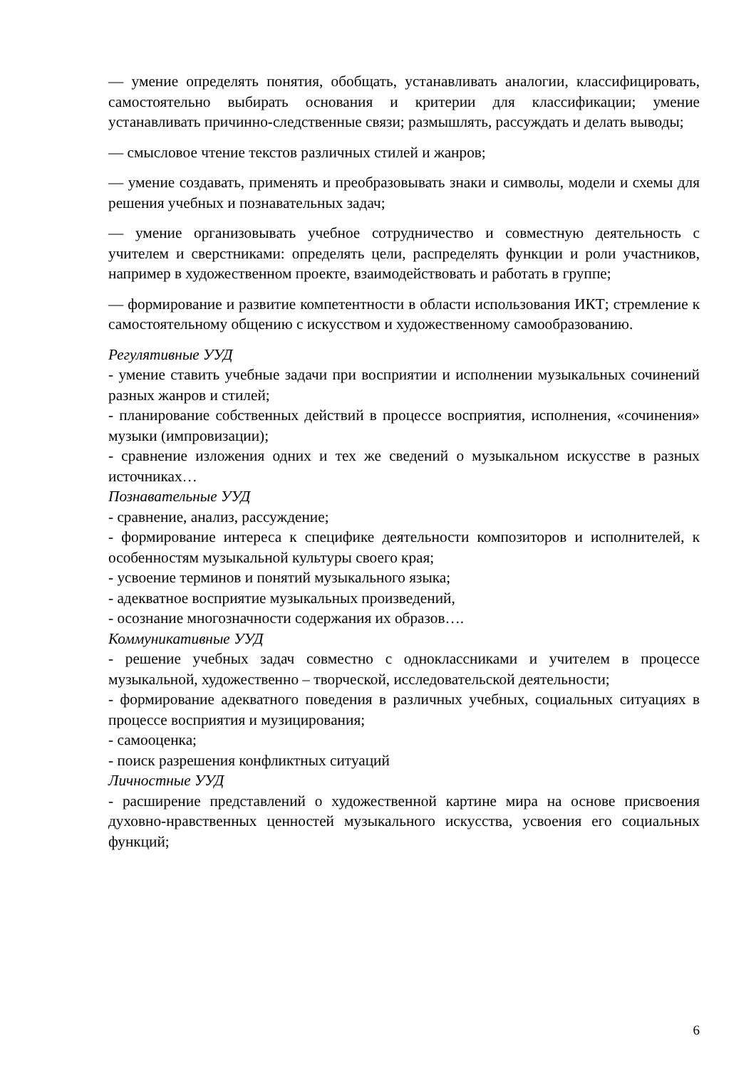— умение определять понятия, обобщать, устанавливать аналогии, классифицировать, самостоятельно выбирать основания и критерии для классификации; умение устанавливать причинно-следственные связи; размышлять, рассуждать и делать выводы;
— смысловое чтение текстов различных стилей и жанров;
— умение создавать, применять и преобразовывать знаки и символы, модели и схемы для решения учебных и познавательных задач;
— умение организовывать учебное сотрудничество и совместную деятельность с учителем и сверстниками: определять цели, распределять функции и роли участников, например в художественном проекте, взаимодействовать и работать в группе;
— формирование и развитие компетентности в области использования ИКТ; стремление к самостоятельному общению с искусством и художественному самообразованию.
Регулятивные УУД
- умение ставить учебные задачи при восприятии и исполнении музыкальных сочинений разных жанров и стилей;
- планирование собственных действий в процессе восприятия, исполнения, «сочинения» музыки (импровизации);
- сравнение изложения одних и тех же сведений о музыкальном искусстве в разных источниках…
Познавательные УУД
- сравнение, анализ, рассуждение;
- формирование интереса к специфике деятельности композиторов и исполнителей, к особенностям музыкальной культуры своего края;
- усвоение терминов и понятий музыкального языка;
- адекватное восприятие музыкальных произведений,
- осознание многозначности содержания их образов….
Коммуникативные УУД
- решение учебных задач совместно с одноклассниками и учителем в процессе музыкальной, художественно – творческой, исследовательской деятельности;
- формирование адекватного поведения в различных учебных, социальных ситуациях в процессе восприятия и музицирования;
- самооценка;
- поиск разрешения конфликтных ситуаций
Личностные УУД
- расширение представлений о художественной картине мира на основе присвоения духовно-нравственных ценностей музыкального искусства, усвоения его социальных функций;
6